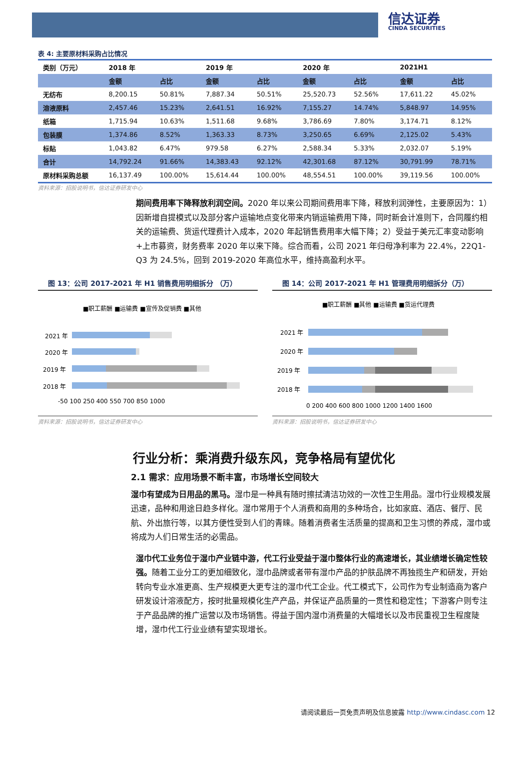信达证券
CINDA SECURITIES
表 4: 主要原材料采购占比情况
| 类别（万元） | 2018 年 | | 2019 年 | | 2020 年 | | 2021H1 | |
| --- | --- | --- | --- | --- | --- | --- | --- | --- |
| | 金额 | 占比 | 金额 | 占比 | 金额 | 占比 | 金额 | 占比 |
| 无纺布 | 8,200.15 | 50.81% | 7,887.34 | 50.51% | 25,520.73 | 52.56% | 17,611.22 | 45.02% |
| 溶液原料 | 2,457.46 | 15.23% | 2,641.51 | 16.92% | 7,155.27 | 14.74% | 5,848.97 | 14.95% |
| 纸箱 | 1,715.94 | 10.63% | 1,511.68 | 9.68% | 3,786.69 | 7.80% | 3,174.71 | 8.12% |
| 包装膜 | 1,374.86 | 8.52% | 1,363.33 | 8.73% | 3,250.65 | 6.69% | 2,125.02 | 5.43% |
| 标贴 | 1,043.82 | 6.47% | 979.58 | 6.27% | 2,588.34 | 5.33% | 2,032.07 | 5.19% |
| 合计 | 14,792.24 | 91.66% | 14,383.43 | 92.12% | 42,301.68 | 87.12% | 30,791.99 | 78.71% |
| 原材料采购总额 | 16,137.49 | 100.00% | 15,614.44 | 100.00% | 48,554.51 | 100.00% | 39,119.56 | 100.00% |
资料来源：招股说明书，信达证券研发中心
期间费用率下降释放利润空间。2020 年以来公司期间费用率下降，释放利润弹性，主要原因为：1）因新增自提模式以及部分客户运输地点变化带来内销运输费用下降，同时新会计准则下，合同履约相关的运输费、货运代理费计入成本，2020 年起销售费用率大幅下降；2）受益于美元汇率变动影响+上市募资，财务费率 2020 年以来下降。综合而看，公司 2021 年归母净利率为 22.4%，22Q1-Q3 为 24.5%，回到 2019-2020 年高位水平，维持高盈利水平。
图 13：公司 2017-2021 年 H1 销售费用明细拆分 （万）
■职工薪酬 ■运输费 ■宣传及促销费 ■其他
2021 年
2020 年
2019 年
2018 年
-50 100 250 400 550 700 850 1000
图 14：公司 2017-2021 年 H1 管理费用明细拆分（万）
■职工薪酬 ■其他 ■运输费 ■货运代理费
2021 年
2020 年
2019 年
2018 年
0 200 400 600 800 1000 1200 1400 1600
资料来源：招股说明书，信达证券研发中心
资料来源：招股说明书，信达证券研发中心
行业分析：乘消费升级东风，竞争格局有望优化
2.1 需求：应用场景不断丰富，市场增长空间较大
湿巾有望成为日用品的黑马。湿巾是一种具有随时擦拭清洁功效的一次性卫生用品。湿巾行业规模发展迅速，品种和用途日趋多样化。湿巾常用于个人消费和商用的多种场合，比如家庭、酒店、餐厅、民航、外出旅行等，以其方便性受到人们的青睐。随着消费者生活质量的提高和卫生习惯的养成，湿巾或将成为人们日常生活的必需品。
湿巾代工业务位于湿巾产业链中游，代工行业受益于湿巾整体行业的高速增长，其业绩增长确定性较强。随着工业分工的更加细致化，湿巾品牌或者带有湿巾产品的护肤品牌不再独揽生产和研发，开始转向专业水准更高、生产规模更大更专注的湿巾代工企业。代工模式下，公司作为专业制造商为客户研发设计溶液配方，按时批量规模化生产产品，并保证产品质量的一贯性和稳定性；下游客户则专注于产品品牌的推广运营以及市场销售。得益于国内湿巾消费量的大幅增长以及市民重视卫生程度陡增，湿巾代工行业业绩有望实现增长。
请阅读最后一页免责声明及信息披露 http://www.cindasc.com 12